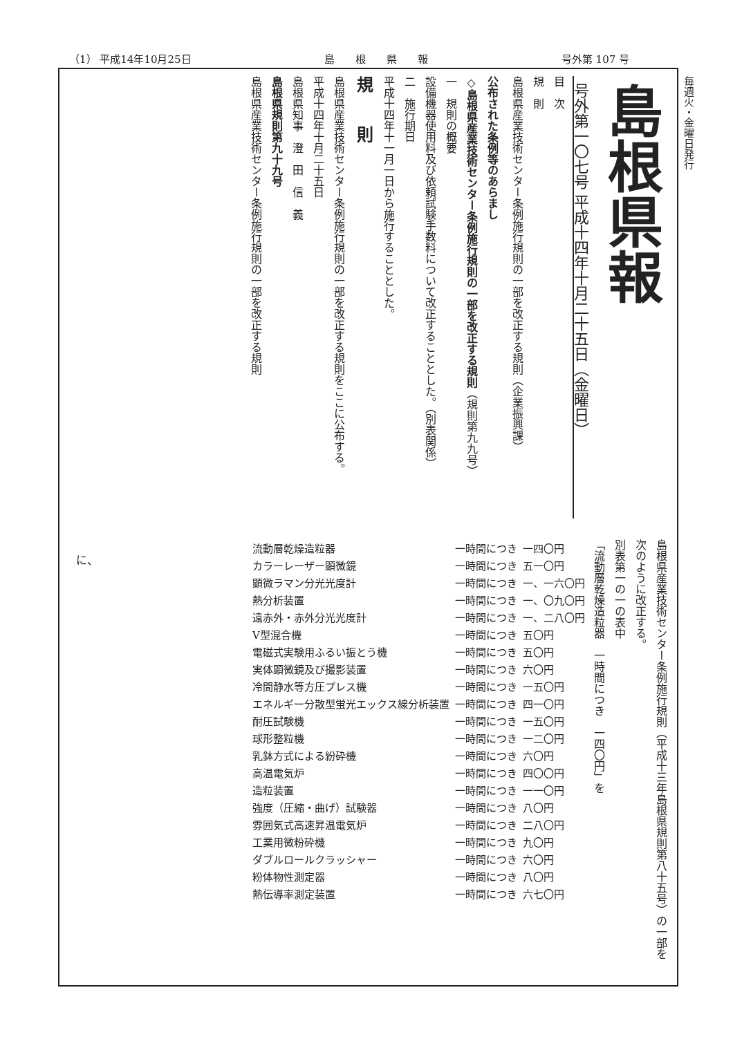（1） 平成14年10月25日 島　　根　　県　　報 号外第 107 号
毎週火・金曜日発行
島根県報
号外第一〇七号 平成十四年十月二十五日（金曜日）
目　次
規　則
島根県産業技術センター条例施行規則の一部を改正する規則（企業振興課）
公布された条例等のあらまし
◇島根県産業技術センター条例施行規則の一部を改正する規則（規則第九九号）
一　規則の概要
設備機器使用料及び依頼試験手数料について改正することとした。（別表関係）
二　施行期日
平成十四年十一月一日から施行することとした。
規　　則
島根県産業技術センター条例施行規則の一部を改正する規則をここに公布する。
平成十四年十月二十五日
島根県知事　澄　田　信　義
島根県規則第九十九号
島根県産業技術センター条例施行規則の一部を改正する規則
島根県産業技術センター条例施行規則（平成十三年島根県規則第八十五号）の一部を次のように改正する。
別表第一の一の表中
「流動層乾燥造粒器　一時間につき　一四〇円」を
| 流動層乾燥造粒器 | 一時間につき | 一四〇円 |
| カラーレーザー顕微鏡 | 一時間につき | 五一〇円 |
| 顕微ラマン分光光度計 | 一時間につき | 一、一六〇円 |
| 熱分析装置 | 一時間につき | 一、〇九〇円 |
| 遠赤外・赤外分光光度計 | 一時間につき | 一、二八〇円 |
| V型混合機 | 一時間につき | 五〇円 |
| 電磁式実験用ふるい振とう機 | 一時間につき | 五〇円 |
| 実体顕微鏡及び撮影装置 | 一時間につき | 六〇円 |
| 冷間静水等方圧プレス機 | 一時間につき | 一五〇円 |
| エネルギー分散型蛍光エックス線分析装置 | 一時間につき | 四一〇円 |
| 耐圧試験機 | 一時間につき | 一五〇円 |
| 球形整粒機 | 一時間につき | 一二〇円 |
| 乳鉢方式による紛砕機 | 一時間につき | 六〇円 |
| 高温電気炉 | 一時間につき | 四〇〇円 |
| 造粒装置 | 一時間につき | 一一〇円 |
| 強度（圧縮・曲げ）試験器 | 一時間につき | 八〇円 |
| 雰囲気式高速昇温電気炉 | 一時間につき | 二八〇円 |
| 工業用微粉砕機 | 一時間につき | 九〇円 |
| ダブルロールクラッシャー | 一時間につき | 六〇円 |
| 粉体物性測定器 | 一時間につき | 八〇円 |
| 熱伝導率測定装置 | 一時間につき | 六七〇円 |
に、